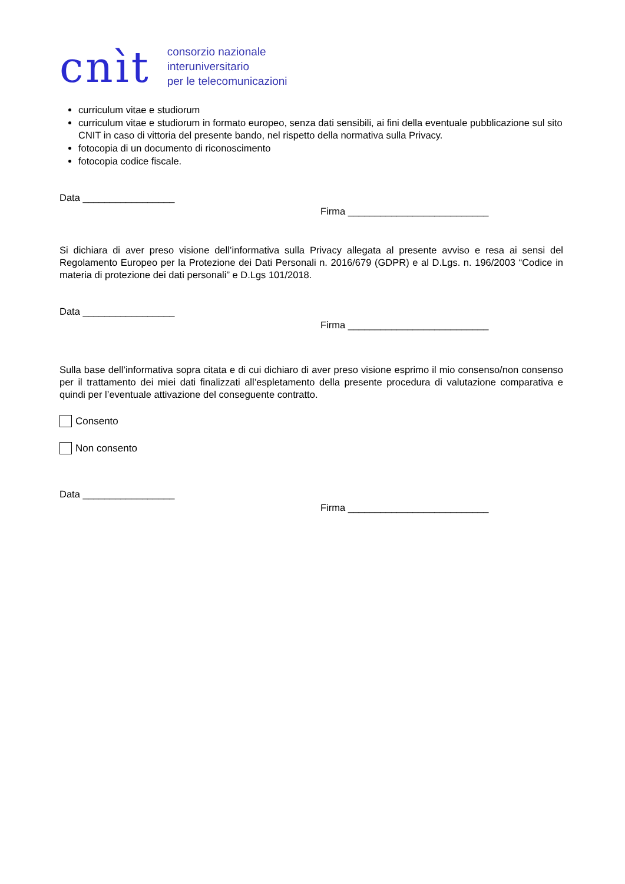cnìt
consorzio nazionale
interuniversitario
per le telecomunicazioni
curriculum vitae e studiorum
curriculum vitae e studiorum in formato europeo, senza dati sensibili, ai fini della eventuale pubblicazione sul sito CNIT in caso di vittoria del presente bando, nel rispetto della normativa sulla Privacy.
fotocopia di un documento di riconoscimento
fotocopia codice fiscale.
Data _________________
Firma __________________________
Si dichiara di aver preso visione dell’informativa sulla Privacy allegata al presente avviso e resa ai sensi del Regolamento Europeo per la Protezione dei Dati Personali n. 2016/679 (GDPR) e al D.Lgs. n. 196/2003 “Codice in materia di protezione dei dati personali” e D.Lgs 101/2018.
Data _________________
Firma __________________________
Sulla base dell’informativa sopra citata e di cui dichiaro di aver preso visione esprimo il mio consenso/non consenso per il trattamento dei miei dati finalizzati all’espletamento della presente procedura di valutazione comparativa e quindi per l’eventuale attivazione del conseguente contratto.
Consento
Non consento
Data _________________
Firma __________________________